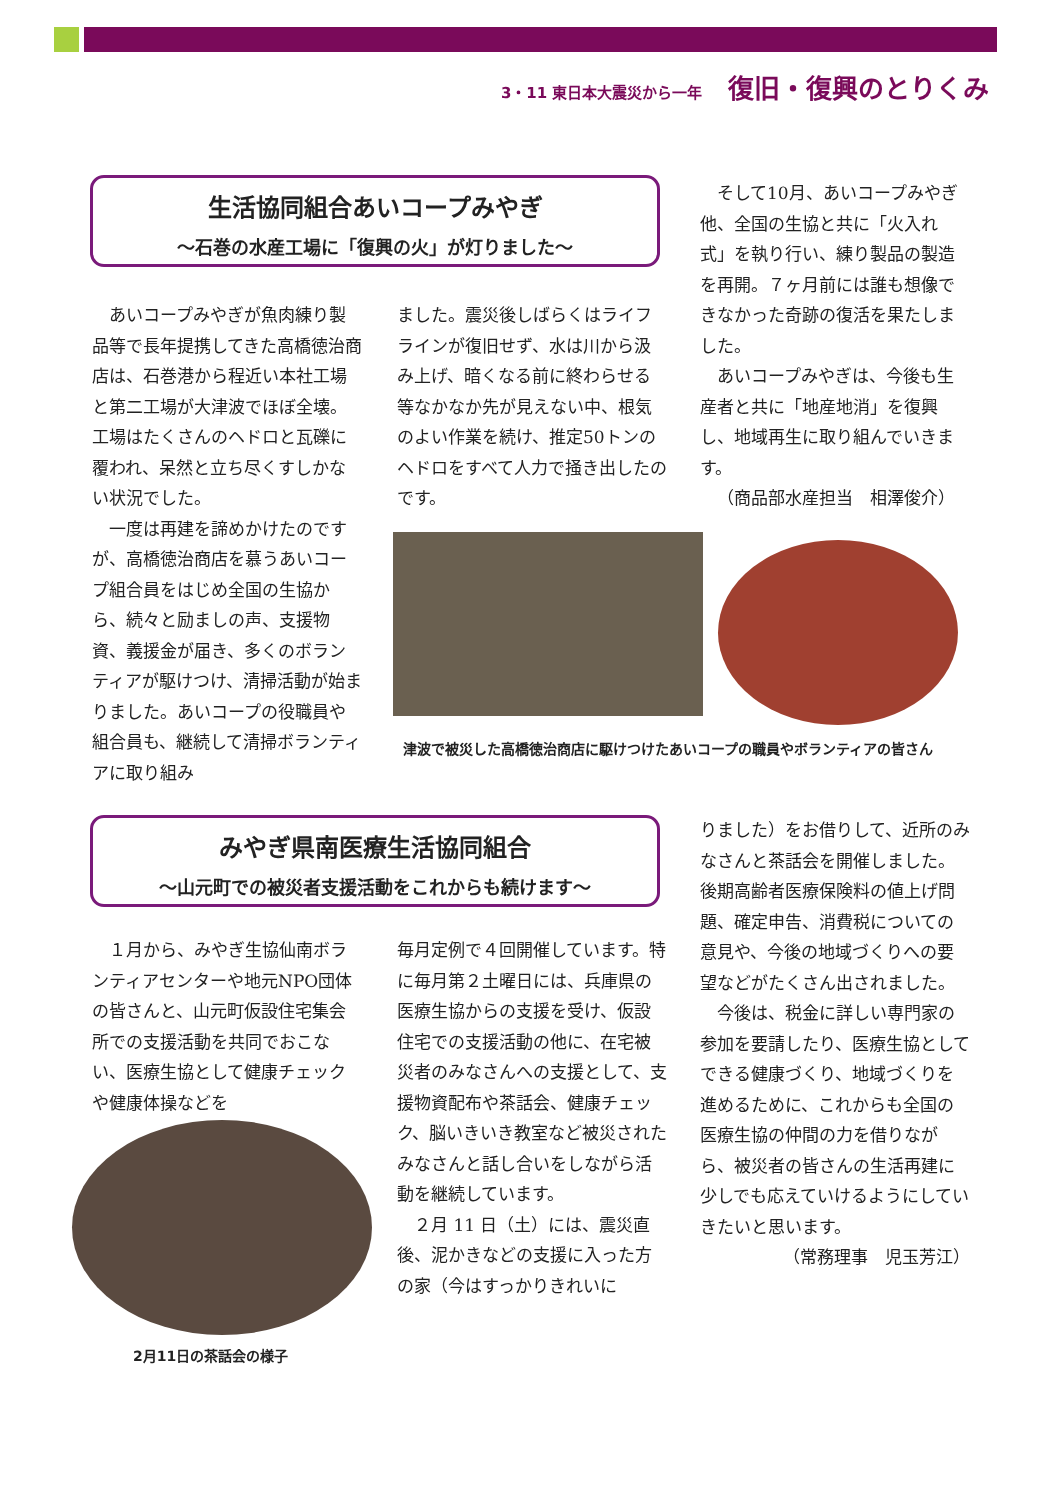3・11 東日本大震災から一年 復旧・復興のとりくみ
生活協同組合あいコープみやぎ
～石巻の水産工場に「復興の火」が灯りました～
あいコープみやぎが魚肉練り製品等で長年提携してきた高橋徳治商店は、石巻港から程近い本社工場と第二工場が大津波でほぼ全壊。工場はたくさんのヘドロと瓦礫に覆われ、呆然と立ち尽くすしかない状況でした。
一度は再建を諦めかけたのですが、高橋徳治商店を慕うあいコープ組合員をはじめ全国の生協から、続々と励ましの声、支援物資、義援金が届き、多くのボランティアが駆けつけ、清掃活動が始まりました。あいコープの役職員や組合員も、継続して清掃ボランティアに取り組み
ました。震災後しばらくはライフラインが復旧せず、水は川から汲み上げ、暗くなる前に終わらせる等なかなか先が見えない中、根気のよい作業を続け、推定50トンのヘドロをすべて人力で掻き出したのです。
そして10月、あいコープみやぎ他、全国の生協と共に「火入れ式」を執り行い、練り製品の製造を再開。７ヶ月前には誰も想像できなかった奇跡の復活を果たしました。
あいコープみやぎは、今後も生産者と共に「地産地消」を復興し、地域再生に取り組んでいきます。
（商品部水産担当　相澤俊介）
津波で被災した高橋徳治商店に駆けつけたあいコープの職員やボランティアの皆さん
みやぎ県南医療生活協同組合
～山元町での被災者支援活動をこれからも続けます～
１月から、みやぎ生協仙南ボランティアセンターや地元NPO団体の皆さんと、山元町仮設住宅集会所での支援活動を共同でおこない、医療生協として健康チェックや健康体操などを
2月11日の茶話会の様子
毎月定例で４回開催しています。特に毎月第２土曜日には、兵庫県の医療生協からの支援を受け、仮設住宅での支援活動の他に、在宅被災者のみなさんへの支援として、支援物資配布や茶話会、健康チェック、脳いきいき教室など被災されたみなさんと話し合いをしながら活動を継続しています。
２月 11 日（土）には、震災直後、泥かきなどの支援に入った方の家（今はすっかりきれいに
りました）をお借りして、近所のみなさんと茶話会を開催しました。後期高齢者医療保険料の値上げ問題、確定申告、消費税についての意見や、今後の地域づくりへの要望などがたくさん出されました。
今後は、税金に詳しい専門家の参加を要請したり、医療生協としてできる健康づくり、地域づくりを進めるために、これからも全国の医療生協の仲間の力を借りながら、被災者の皆さんの生活再建に少しでも応えていけるようにしていきたいと思います。
（常務理事　児玉芳江）